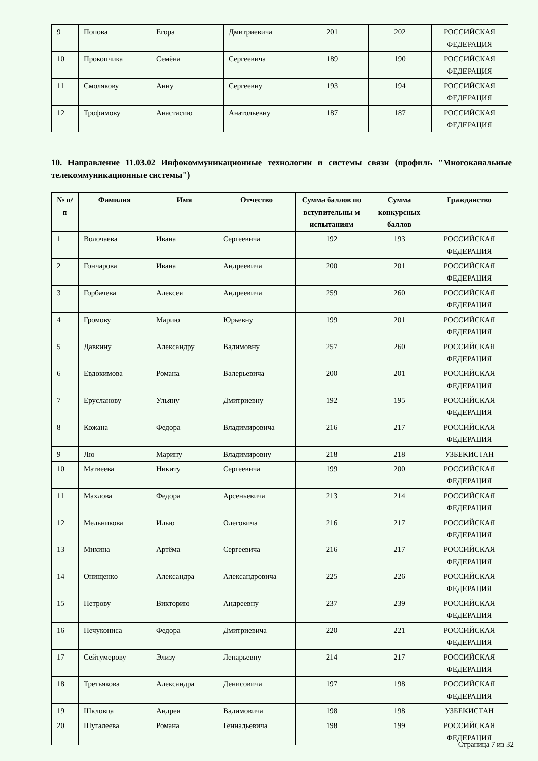| 9 | Попова | Егора | Дмитриевича | 201 | 202 | РОССИЙСКАЯ ФЕДЕРАЦИЯ |
| 10 | Прокопчика | Семёна | Сергеевича | 189 | 190 | РОССИЙСКАЯ ФЕДЕРАЦИЯ |
| 11 | Смолякову | Анну | Сергеевну | 193 | 194 | РОССИЙСКАЯ ФЕДЕРАЦИЯ |
| 12 | Трофимову | Анастасию | Анатольевну | 187 | 187 | РОССИЙСКАЯ ФЕДЕРАЦИЯ |
10. Направление 11.03.02 Инфокоммуникационные технологии и системы связи (профиль "Многоканальные телекоммуникационные системы")
| № п/п | Фамилия | Имя | Отчество | Сумма баллов по вступительны м испытаниям | Сумма конкурсных баллов | Гражданство |
| --- | --- | --- | --- | --- | --- | --- |
| 1 | Волочаева | Ивана | Сергеевича | 192 | 193 | РОССИЙСКАЯ ФЕДЕРАЦИЯ |
| 2 | Гончарова | Ивана | Андреевича | 200 | 201 | РОССИЙСКАЯ ФЕДЕРАЦИЯ |
| 3 | Горбачева | Алексея | Андреевича | 259 | 260 | РОССИЙСКАЯ ФЕДЕРАЦИЯ |
| 4 | Громову | Марию | Юрьевну | 199 | 201 | РОССИЙСКАЯ ФЕДЕРАЦИЯ |
| 5 | Давкину | Александру | Вадимовну | 257 | 260 | РОССИЙСКАЯ ФЕДЕРАЦИЯ |
| 6 | Евдокимова | Романа | Валерьевича | 200 | 201 | РОССИЙСКАЯ ФЕДЕРАЦИЯ |
| 7 | Ерусланову | Ульяну | Дмитриевну | 192 | 195 | РОССИЙСКАЯ ФЕДЕРАЦИЯ |
| 8 | Кожана | Федора | Владимировича | 216 | 217 | РОССИЙСКАЯ ФЕДЕРАЦИЯ |
| 9 | Лю | Марину | Владимировну | 218 | 218 | УЗБЕКИСТАН |
| 10 | Матвеева | Никиту | Сергеевича | 199 | 200 | РОССИЙСКАЯ ФЕДЕРАЦИЯ |
| 11 | Махлова | Федора | Арсеньевича | 213 | 214 | РОССИЙСКАЯ ФЕДЕРАЦИЯ |
| 12 | Мельникова | Илью | Олеговича | 216 | 217 | РОССИЙСКАЯ ФЕДЕРАЦИЯ |
| 13 | Михина | Артёма | Сергеевича | 216 | 217 | РОССИЙСКАЯ ФЕДЕРАЦИЯ |
| 14 | Онищенко | Александра | Александровича | 225 | 226 | РОССИЙСКАЯ ФЕДЕРАЦИЯ |
| 15 | Петрову | Викторию | Андреевну | 237 | 239 | РОССИЙСКАЯ ФЕДЕРАЦИЯ |
| 16 | Печукониса | Федора | Дмитриевича | 220 | 221 | РОССИЙСКАЯ ФЕДЕРАЦИЯ |
| 17 | Сейтумерову | Элизу | Ленарьевну | 214 | 217 | РОССИЙСКАЯ ФЕДЕРАЦИЯ |
| 18 | Третьякова | Александра | Денисовича | 197 | 198 | РОССИЙСКАЯ ФЕДЕРАЦИЯ |
| 19 | Шкловца | Андрея | Вадимовича | 198 | 198 | УЗБЕКИСТАН |
| 20 | Шугалеева | Романа | Геннадьевича | 198 | 199 | РОССИЙСКАЯ ФЕДЕРАЦИЯ |
Страница 7 из 32